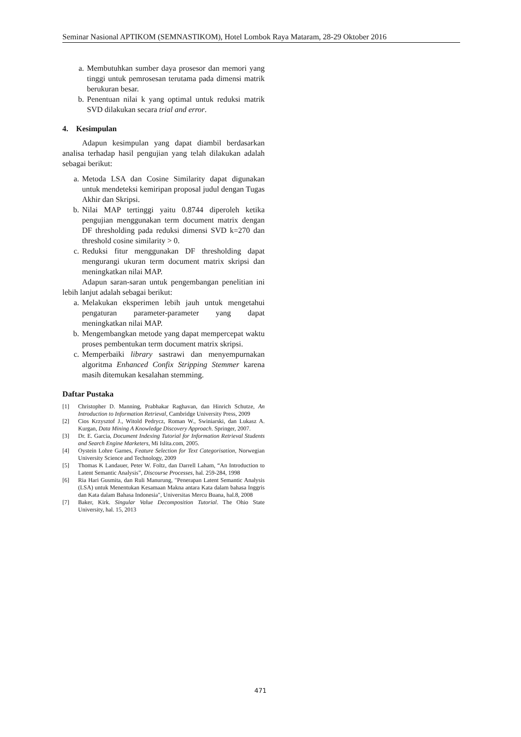Seminar Nasional APTIKOM (SEMNASTIKOM), Hotel Lombok Raya Mataram, 28-29 Oktober 2016
a. Membutuhkan sumber daya prosesor dan memori yang tinggi untuk pemrosesan terutama pada dimensi matrik berukuran besar.
b. Penentuan nilai k yang optimal untuk reduksi matrik SVD dilakukan secara trial and error.
4. Kesimpulan
Adapun kesimpulan yang dapat diambil berdasarkan analisa terhadap hasil pengujian yang telah dilakukan adalah sebagai berikut:
a. Metoda LSA dan Cosine Similarity dapat digunakan untuk mendeteksi kemiripan proposal judul dengan Tugas Akhir dan Skripsi.
b. Nilai MAP tertinggi yaitu 0.8744 diperoleh ketika pengujian menggunakan term document matrix dengan DF thresholding pada reduksi dimensi SVD k=270 dan threshold cosine similarity > 0.
c. Reduksi fitur menggunakan DF thresholding dapat mengurangi ukuran term document matrix skripsi dan meningkatkan nilai MAP.
Adapun saran-saran untuk pengembangan penelitian ini lebih lanjut adalah sebagai berikut:
a. Melakukan eksperimen lebih jauh untuk mengetahui pengaturan parameter-parameter yang dapat meningkatkan nilai MAP.
b. Mengembangkan metode yang dapat mempercepat waktu proses pembentukan term document matrix skripsi.
c. Memperbaiki library sastrawi dan menyempurnakan algoritma Enhanced Confix Stripping Stemmer karena masih ditemukan kesalahan stemming.
Daftar Pustaka
[1] Christopher D. Manning, Prabhakar Raghavan, dan Hinrich Schutze, An Introduction to Information Retrieval, Cambridge University Press, 2009
[2] Cios Krzysztof J., Witold Pedrycz, Roman W., Swiniarski, dan Lukasz A. Kurgan, Data Mining A Knowledge Discovery Approach. Springer, 2007.
[3] Dr. E. Garcia, Document Indexing Tutorial for Information Retrieval Students and Search Engine Marketers, Mi Islita.com, 2005.
[4] Oystein Lohre Garnes, Feature Selection for Text Categorisation, Norwegian University Science and Technology, 2009
[5] Thomas K Landauer, Peter W. Foltz, dan Darrell Laham, “An Introduction to Latent Semantic Analysis”, Discourse Processes, hal. 259-284, 1998
[6] Ria Hari Gusmita, dan Ruli Manurung, "Penerapan Latent Semantic Analysis (LSA) untuk Menentukan Kesamaan Makna antara Kata dalam bahasa Inggris dan Kata dalam Bahasa Indonesia", Universitas Mercu Buana, hal.8, 2008
[7] Baker, Kirk. Singular Value Decomposition Tutorial. The Ohio State University, hal. 15, 2013
471